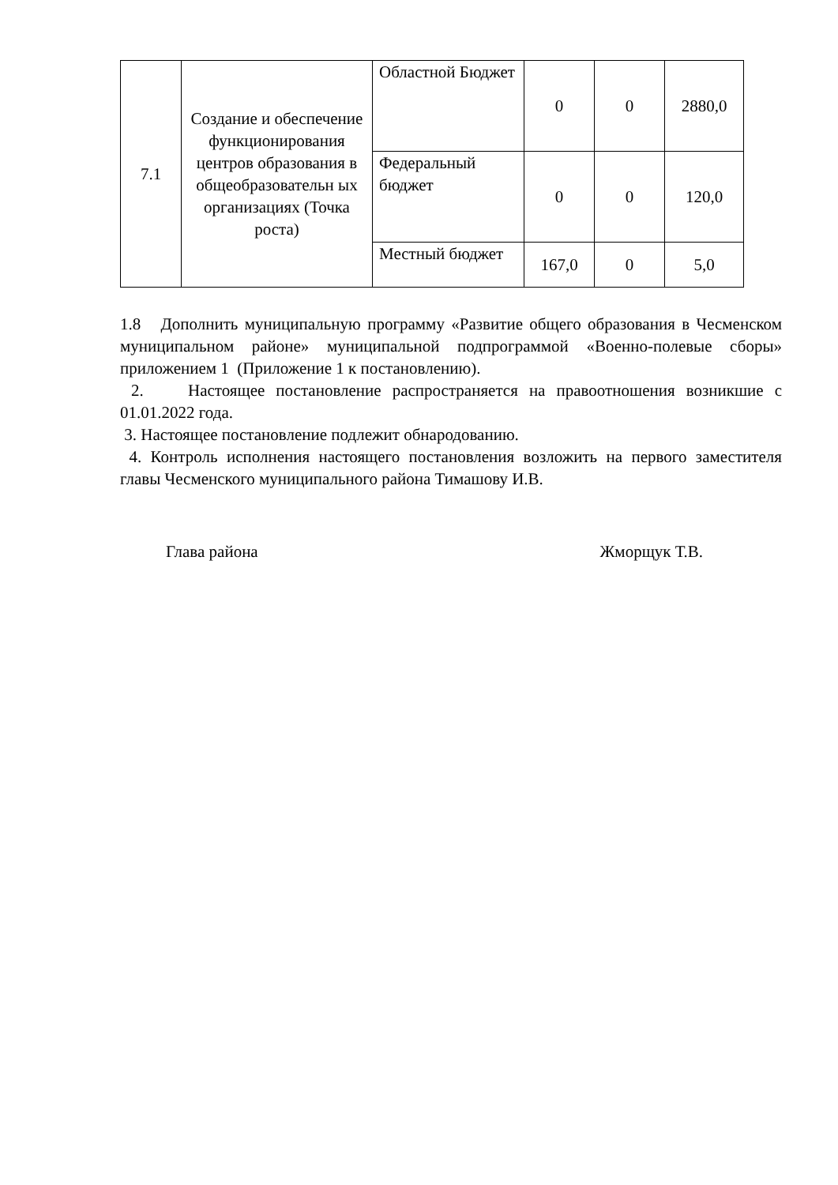| 7.1 | Создание и обеспечение функционирования центров образования в общеобразовательн ых организациях (Точка роста) | Областной Бюджет | 0 | 0 | 2880,0 |
| | | Федеральный бюджет | 0 | 0 | 120,0 |
| | | Местный бюджет | 167,0 | 0 | 5,0 |
1.8 Дополнить муниципальную программу «Развитие общего образования в Чесменском муниципальном районе» муниципальной подпрограммой «Военно-полевые сборы» приложением 1 (Приложение 1 к постановлению).
2. Настоящее постановление распространяется на правоотношения возникшие с 01.01.2022 года.
3. Настоящее постановление подлежит обнародованию.
4. Контроль исполнения настоящего постановления возложить на первого заместителя главы Чесменского муниципального района Тимашову И.В.
Глава района Жморщук Т.В.